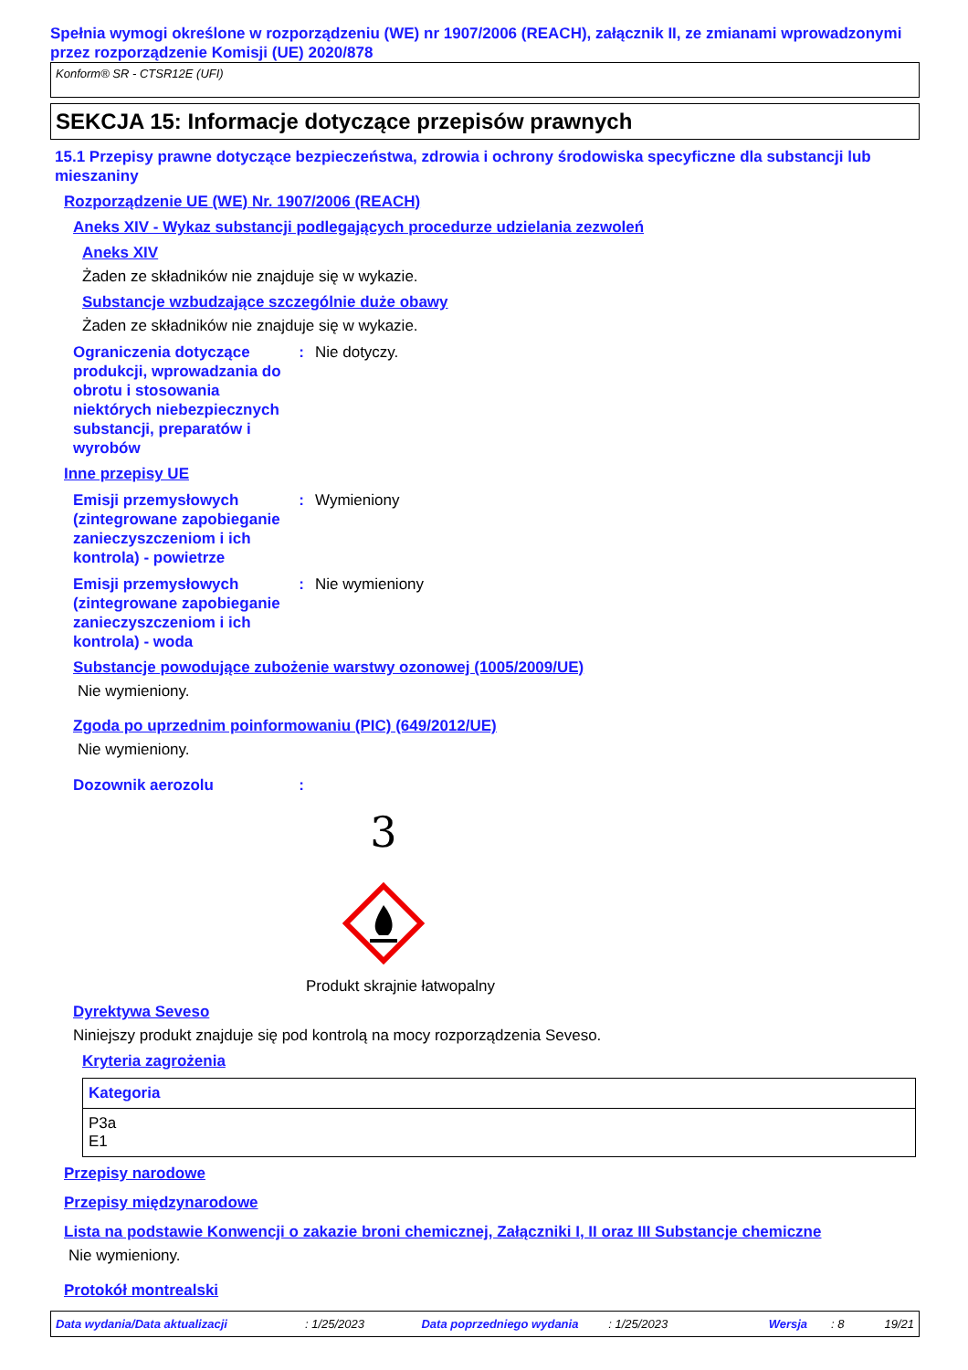Spełnia wymogi określone w rozporządzeniu (WE) nr 1907/2006 (REACH), załącznik II, ze zmianami wprowadzonymi przez rozporządzenie Komisji (UE) 2020/878
Konform® SR - CTSR12E (UFI)
SEKCJA 15: Informacje dotyczące przepisów prawnych
15.1 Przepisy prawne dotyczące bezpieczeństwa, zdrowia i ochrony środowiska specyficzne dla substancji lub mieszaniny
Rozporządzenie UE (WE) Nr. 1907/2006 (REACH)
Aneks XIV - Wykaz substancji podlegających procedurze udzielania zezwoleń
Aneks XIV
Żaden ze składników nie znajduje się w wykazie.
Substancje wzbudzające szczególnie duże obawy
Żaden ze składników nie znajduje się w wykazie.
Ograniczenia dotyczące produkcji, wprowadzania do obrotu i stosowania niektórych niebezpiecznych substancji, preparatów i wyrobów
: Nie dotyczy.
Inne przepisy UE
Emisji przemysłowych (zintegrowane zapobieganie zanieczyszczeniom i ich kontrola) - powietrze
: Wymieniony
Emisji przemysłowych (zintegrowane zapobieganie zanieczyszczeniom i ich kontrola) - woda
: Nie wymieniony
Substancje powodujące zubożenie warstwy ozonowej (1005/2009/UE)
Nie wymieniony.
Zgoda po uprzednim poinformowaniu (PIC) (649/2012/UE)
Nie wymieniony.
Dozownik aerozolu :
3
Produkt skrajnie łatwopalny
Dyrektywa Seveso
Niniejszy produkt znajduje się pod kontrolą na mocy rozporządzenia Seveso.
Kryteria zagrożenia
| Kategoria |
| --- |
| P3a E1 |
Przepisy narodowe
Przepisy międzynarodowe
Lista na podstawie Konwencji o zakazie broni chemicznej, Załączniki I, II oraz III Substancje chemiczne
Nie wymieniony.
Protokół montrealski
Data wydania/Data aktualizacji: 1/25/2023 Data poprzedniego wydania: 1/25/2023 Wersja: 8 19/21